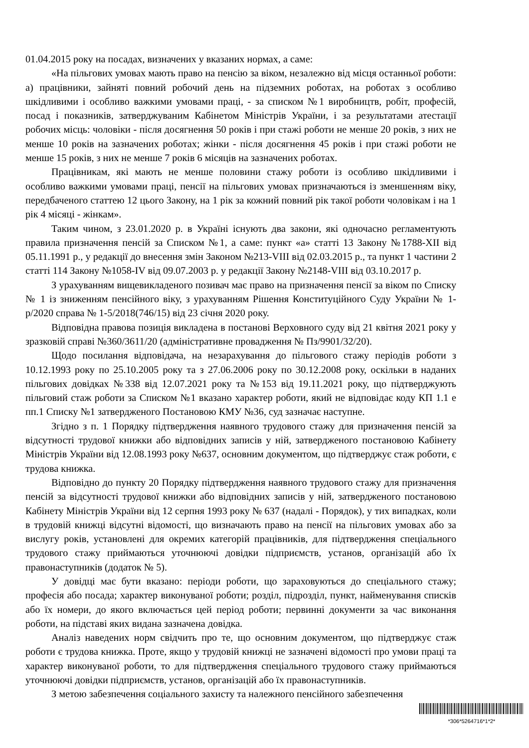01.04.2015 року на посадах, визначених у вказаних нормах, а саме:
«На пільгових умовах мають право на пенсію за віком, незалежно від місця останньої роботи: а) працівники, зайняті повний робочий день на підземних роботах, на роботах з особливо шкідливими і особливо важкими умовами праці, - за списком №1 виробництв, робіт, професій, посад і показників, затверджуваним Кабінетом Міністрів України, і за результатами атестації робочих місць: чоловіки - після досягнення 50 років і при стажі роботи не менше 20 років, з них не менше 10 років на зазначених роботах; жінки - після досягнення 45 років і при стажі роботи не менше 15 років, з них не менше 7 років 6 місяців на зазначених роботах.
Працівникам, які мають не менше половини стажу роботи із особливо шкідливими і особливо важкими умовами праці, пенсії на пільгових умовах призначаються із зменшенням віку, передбаченого статтею 12 цього Закону, на 1 рік за кожний повний рік такої роботи чоловікам і на 1 рік 4 місяці - жінкам».
Таким чином, з 23.01.2020 р. в Україні існують два закони, які одночасно регламентують правила призначення пенсій за Списком №1, а саме: пункт «а» статті 13 Закону №1788-XII від 05.11.1991 р., у редакції до внесення змін Законом №213-VIII від 02.03.2015 р., та пункт 1 частини 2 статті 114 Закону №1058-IV від 09.07.2003 р. у редакції Закону №2148-VIII від 03.10.2017 р.
З урахуванням вищевикладеного позивач має право на призначення пенсії за віком по Списку № 1 із зниженням пенсійного віку, з урахуванням Рішення Конституційного Суду України № 1-р/2020 справа № 1-5/2018(746/15) від 23 січня 2020 року.
Відповідна правова позиція викладена в постанові Верховного суду від 21 квітня 2021 року у зразковій справі №360/3611/20 (адміністративне провадження № Пз/9901/32/20).
Щодо посилання відповідача, на незарахування до пільгового стажу періодів роботи з 10.12.1993 року по 25.10.2005 року та з 27.06.2006 року по 30.12.2008 року, оскільки в наданих пільгових довідках №338 від 12.07.2021 року та №153 від 19.11.2021 року, що підтверджують пільговий стаж роботи за Списком №1 вказано характер роботи, який не відповідає коду КП 1.1 е пп.1 Списку №1 затвердженого Постановою КМУ №36, суд зазначає наступне.
Згідно з п. 1 Порядку підтвердження наявного трудового стажу для призначення пенсій за відсутності трудової книжки або відповідних записів у ній, затвердженого постановою Кабінету Міністрів України від 12.08.1993 року №637, основним документом, що підтверджує стаж роботи, є трудова книжка.
Відповідно до пункту 20 Порядку підтвердження наявного трудового стажу для призначення пенсій за відсутності трудової книжки або відповідних записів у ній, затвердженого постановою Кабінету Міністрів України від 12 серпня 1993 року № 637 (надалі - Порядок), у тих випадках, коли в трудовій книжці відсутні відомості, що визначають право на пенсії на пільгових умовах або за вислугу років, установлені для окремих категорій працівників, для підтвердження спеціального трудового стажу приймаються уточнюючі довідки підприємств, установ, організацій або їх правонаступників (додаток № 5).
У довідці має бути вказано: періоди роботи, що зараховуються до спеціального стажу; професія або посада; характер виконуваної роботи; розділ, підрозділ, пункт, найменування списків або їх номери, до якого включається цей період роботи; первинні документи за час виконання роботи, на підставі яких видана зазначена довідка.
Аналіз наведених норм свідчить про те, що основним документом, що підтверджує стаж роботи є трудова книжка. Проте, якщо у трудовій книжці не зазначені відомості про умови праці та характер виконуваної роботи, то для підтвердження спеціального трудового стажу приймаються уточнюючі довідки підприємств, установ, організацій або їх правонаступників.
З метою забезпечення соціального захисту та належного пенсійного забезпечення
*306*5264716*1*2*